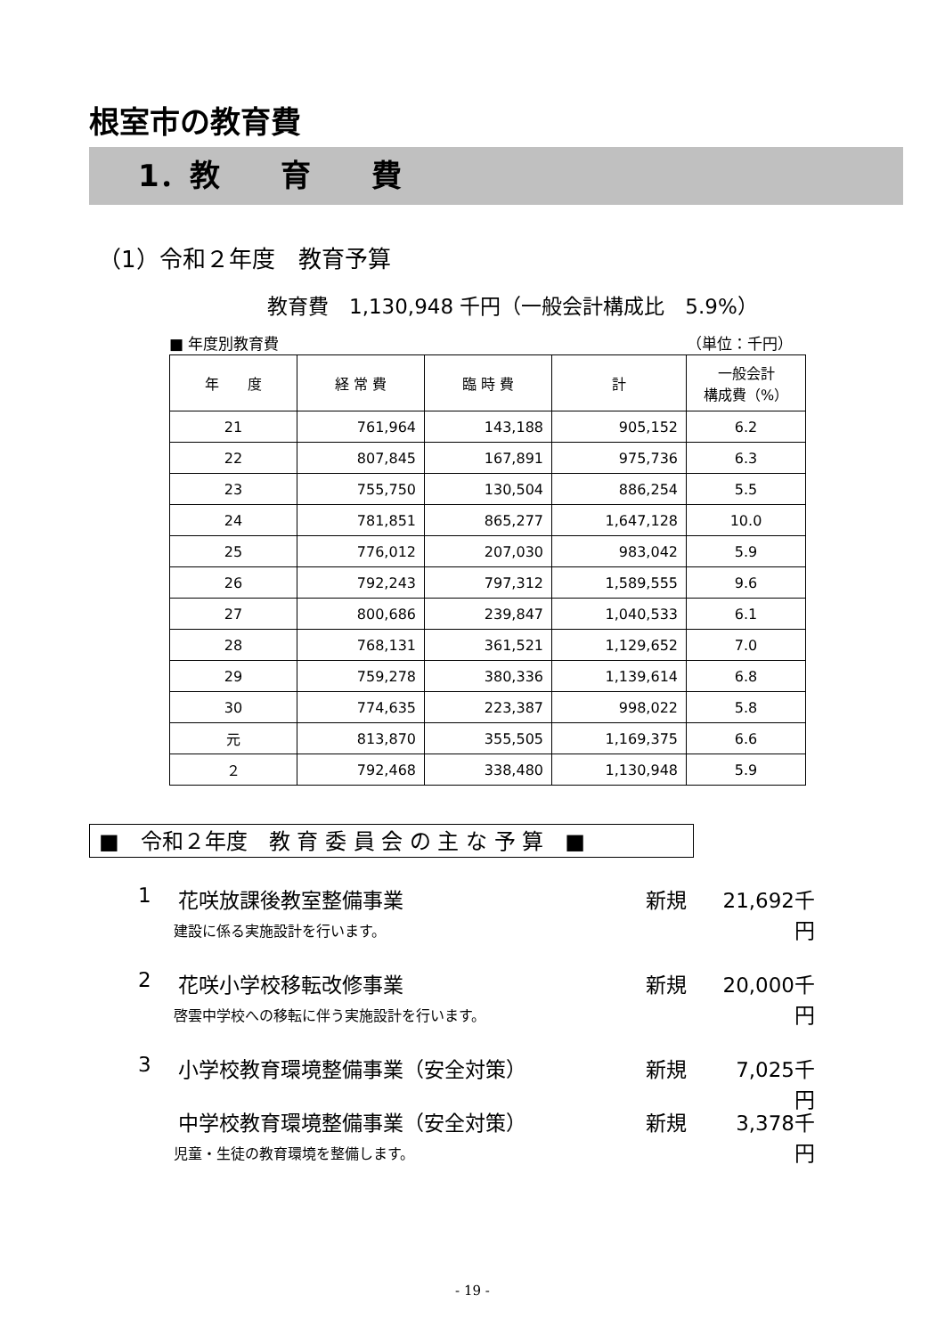根室市の教育費
1．教　　育　　費
（1）令和２年度　教育予算
教育費　1,130,948 千円（一般会計構成比　5.9%）
■ 年度別教育費 （単位：千円）
| 年 度 | 経 常 費 | 臨 時 費 | 計 | 一般会計 構成費（%） |
| --- | --- | --- | --- | --- |
| 21 | 761,964 | 143,188 | 905,152 | 6.2 |
| 22 | 807,845 | 167,891 | 975,736 | 6.3 |
| 23 | 755,750 | 130,504 | 886,254 | 5.5 |
| 24 | 781,851 | 865,277 | 1,647,128 | 10.0 |
| 25 | 776,012 | 207,030 | 983,042 | 5.9 |
| 26 | 792,243 | 797,312 | 1,589,555 | 9.6 |
| 27 | 800,686 | 239,847 | 1,040,533 | 6.1 |
| 28 | 768,131 | 361,521 | 1,129,652 | 7.0 |
| 29 | 759,278 | 380,336 | 1,139,614 | 6.8 |
| 30 | 774,635 | 223,387 | 998,022 | 5.8 |
| 元 | 813,870 | 355,505 | 1,169,375 | 6.6 |
| ２ | 792,468 | 338,480 | 1,130,948 | 5.9 |
■　令和２年度　教 育 委 員 会 の 主 な 予 算　■
1 花咲放課後教室整備事業 新規 21,692千円
建設に係る実施設計を行います。
2 花咲小学校移転改修事業 新規 20,000千円
啓雲中学校への移転に伴う実施設計を行います。
3 小学校教育環境整備事業（安全対策） 新規 7,025千円
中学校教育環境整備事業（安全対策） 新規 3,378千円
児童・生徒の教育環境を整備します。
- 19 -